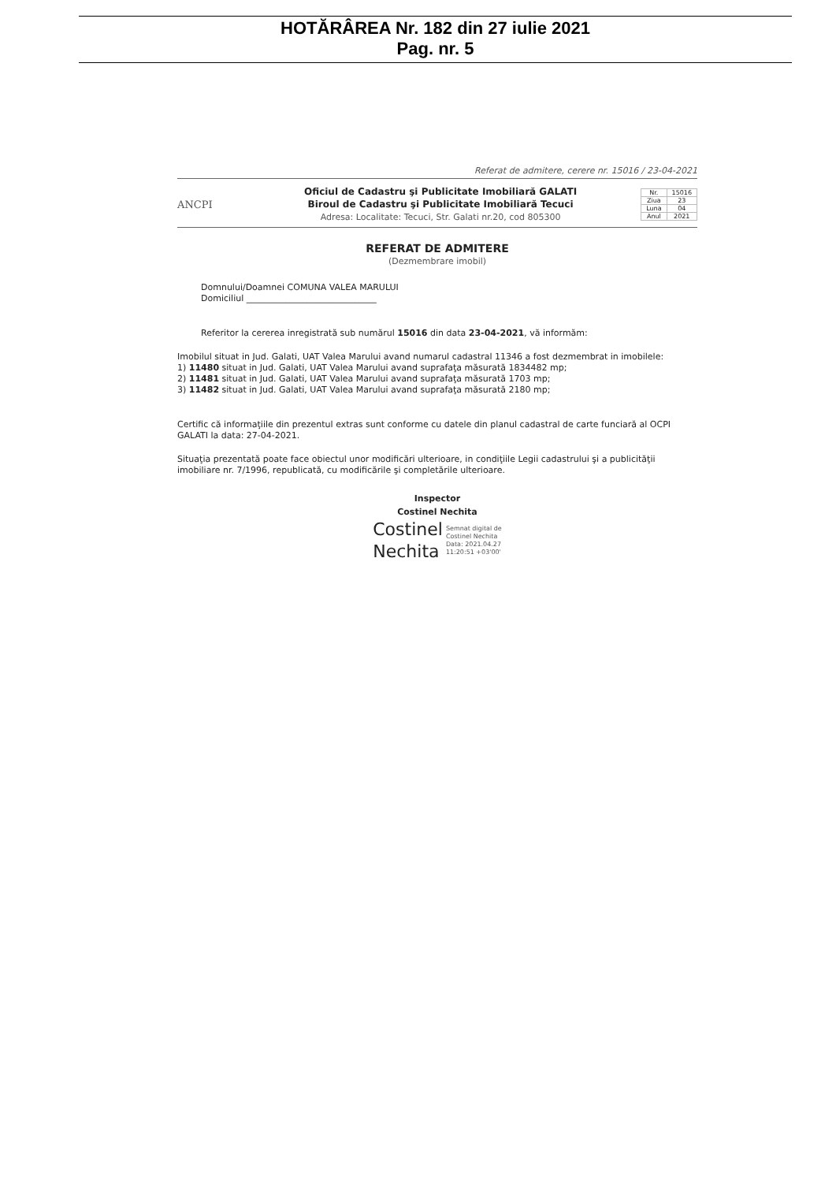HOTĂRÂREA Nr. 182 din 27 iulie 2021
Pag. nr. 5
Referat de admitere, cerere nr. 15016 / 23-04-2021
ANCPI
Oficiul de Cadastru şi Publicitate Imobiliară GALATI
Biroul de Cadastru şi Publicitate Imobiliară Tecuci
Adresa: Localitate: Tecuci, Str. Galati nr.20, cod 805300
| Nr. | 15016 |
| Ziua | 23 |
| Luna | 04 |
| Anul | 2021 |
REFERAT DE ADMITERE
(Dezmembrare imobil)
Domnului/Doamnei COMUNA VALEA MARULUI
Domiciliul ______________________________
Referitor la cererea inregistrată sub numărul 15016 din data 23-04-2021, vă informăm:
Imobilul situat in Jud. Galati, UAT Valea Marului avand numarul cadastral 11346 a fost dezmembrat in imobilele:
1) 11480 situat in Jud. Galati, UAT Valea Marului avand suprafaţa măsurată 1834482 mp;
2) 11481 situat in Jud. Galati, UAT Valea Marului avand suprafaţa măsurată 1703 mp;
3) 11482 situat in Jud. Galati, UAT Valea Marului avand suprafaţa măsurată 2180 mp;
Certific că informaţiile din prezentul extras sunt conforme cu datele din planul cadastral de carte funciară al OCPI GALATI la data: 27-04-2021.
Situaţia prezentată poate face obiectul unor modificări ulterioare, in condiţiile Legii cadastrului şi a publicităţii imobiliare nr. 7/1996, republicată, cu modificările şi completările ulterioare.
Inspector
Costinel Nechita
Costinel
Nechita
Semnat digital de
Costinel Nechita
Data: 2021.04.27
11:20:51 +03'00'